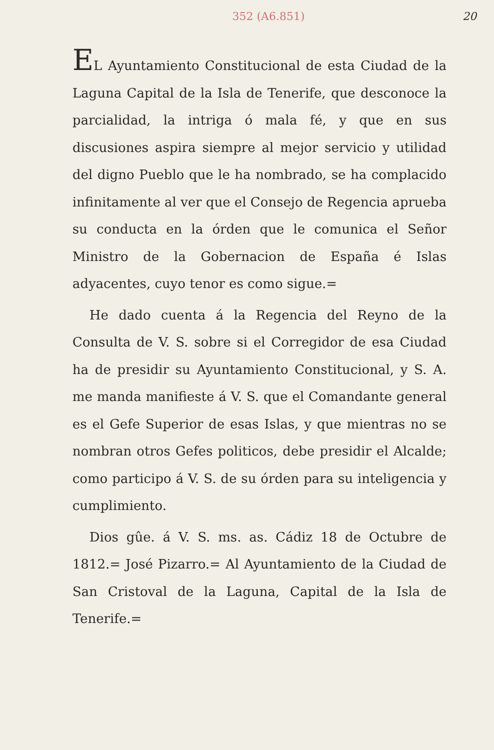352 (A6.851) 20
EL Ayuntamiento Constitucional de esta Ciudad de la Laguna Capital de la Isla de Tenerife, que desconoce la parcialidad, la intriga ó mala fé, y que en sus discusiones aspira siempre al mejor servicio y utilidad del digno Pueblo que le ha nombrado, se ha complacido infinitamente al ver que el Consejo de Regencia aprueba su conducta en la órden que le comunica el Señor Ministro de la Gobernacion de España é Islas adyacentes, cuyo tenor es como sigue.=
He dado cuenta á la Regencia del Reyno de la Consulta de V. S. sobre si el Corregidor de esa Ciudad ha de presidir su Ayuntamiento Constitucional, y S. A. me manda manifieste á V. S. que el Comandante general es el Gefe Superior de esas Islas, y que mientras no se nombran otros Gefes politicos, debe presidir el Alcalde; como participo á V. S. de su órden para su inteligencia y cumplimiento.
Dios gûe. á V. S. ms. as. Cádiz 18 de Octubre de 1812.= José Pizarro.= Al Ayuntamiento de la Ciudad de San Cristoval de la Laguna, Capital de la Isla de Tenerife.=